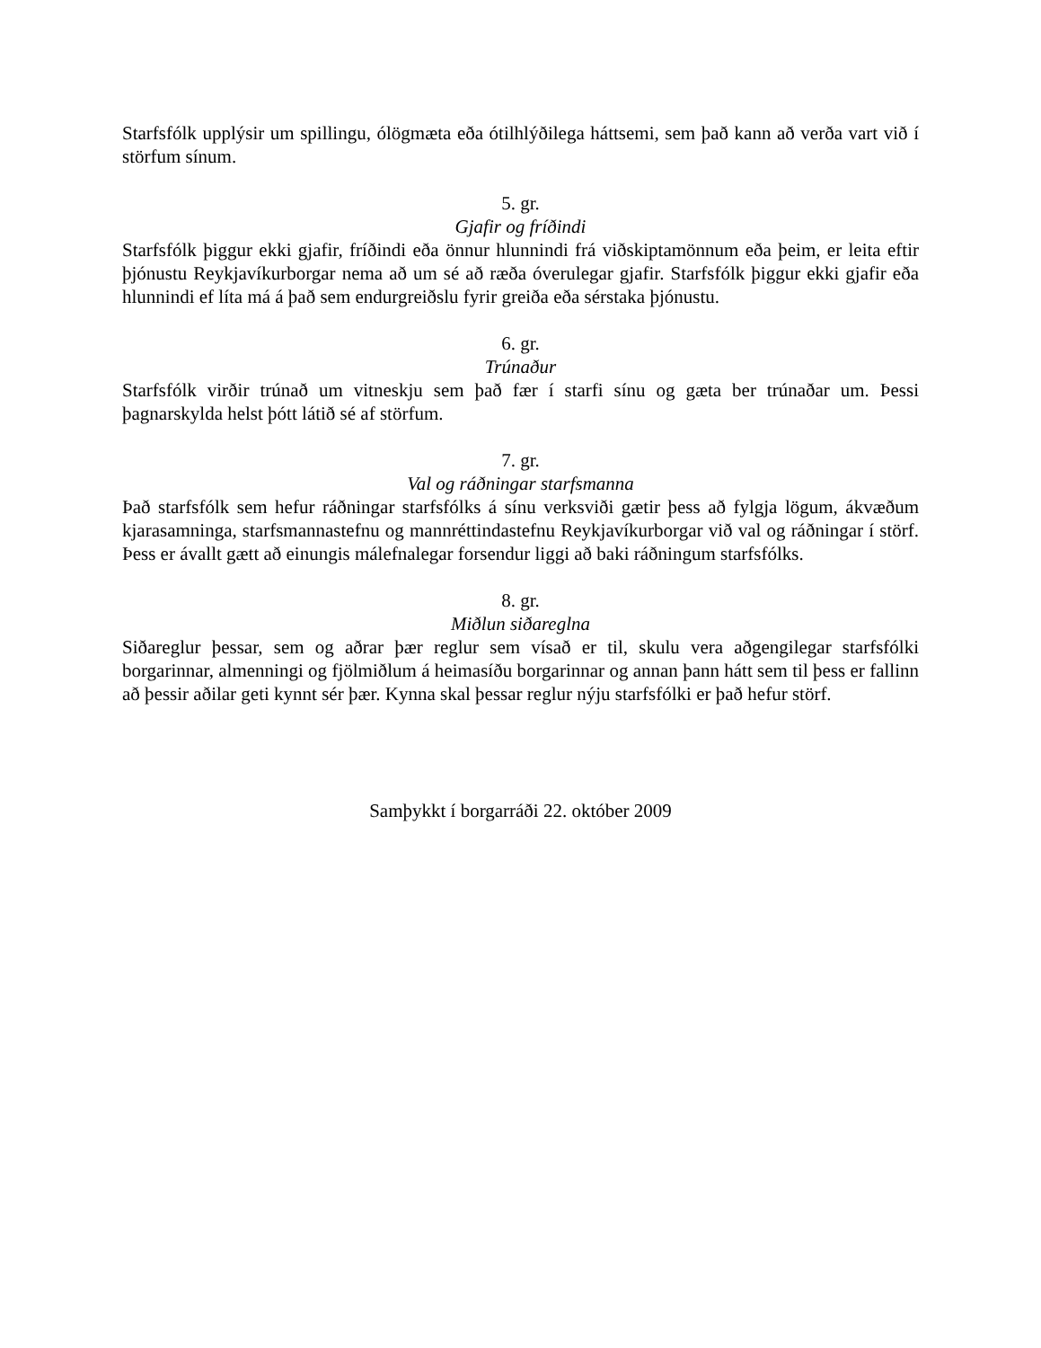Starfsfólk upplýsir um spillingu, ólögmæta eða ótilhlýðilega háttsemi, sem það kann að verða vart við í störfum sínum.
5. gr.
Gjafir og fríðindi
Starfsfólk þiggur ekki gjafir, fríðindi eða önnur hlunnindi frá viðskiptamönnum eða þeim, er leita eftir þjónustu Reykjavíkurborgar nema að um sé að ræða óverulegar gjafir. Starfsfólk þiggur ekki gjafir eða hlunnindi ef líta má á það sem endurgreiðslu fyrir greiða eða sérstaka þjónustu.
6. gr.
Trúnaður
Starfsfólk virðir trúnað um vitneskju sem það fær í starfi sínu og gæta ber trúnaðar um. Þessi þagnarskylda helst þótt látið sé af störfum.
7. gr.
Val og ráðningar starfsmanna
Það starfsfólk sem hefur ráðningar starfsfólks á sínu verksviði gætir þess að fylgja lögum, ákvæðum kjarasamninga, starfsmannastefnu og mannréttindastefnu Reykjavíkurborgar við val og ráðningar í störf. Þess er ávallt gætt að einungis málefnalegar forsendur liggi að baki ráðningum starfsfólks.
8. gr.
Miðlun siðareglna
Siðareglur þessar, sem og aðrar þær reglur sem vísað er til, skulu vera aðgengilegar starfsfólki borgarinnar, almenningi og fjölmiðlum á heimasíðu borgarinnar og annan þann hátt sem til þess er fallinn að þessir aðilar geti kynnt sér þær. Kynna skal þessar reglur nýju starfsfólki er það hefur störf.
Samþykkt í borgarráði 22. október 2009